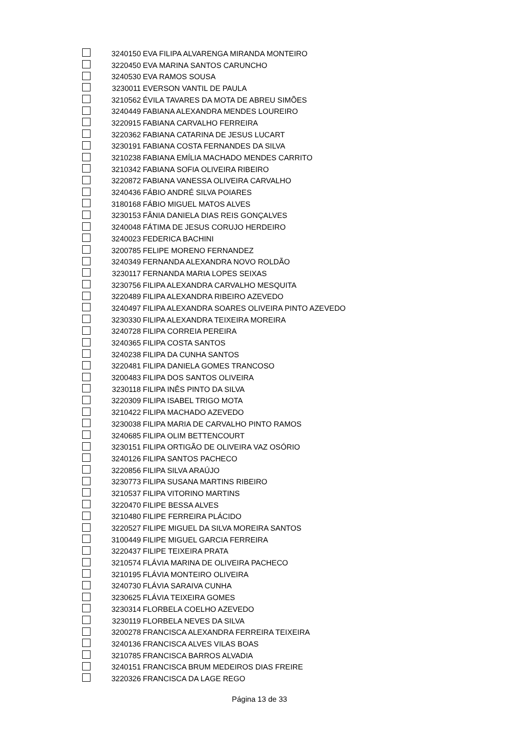| | 3240150 | EVA FILIPA ALVARENGA MIRANDA MONTEIRO |
| | 3220450 | EVA MARINA SANTOS CARUNCHO |
| | 3240530 | EVA RAMOS SOUSA |
| | 3230011 | EVERSON VANTIL DE PAULA |
| | 3210562 | ÉVILA TAVARES DA MOTA DE ABREU SIMÕES |
| | 3240449 | FABIANA ALEXANDRA MENDES LOUREIRO |
| | 3220915 | FABIANA CARVALHO FERREIRA |
| | 3220362 | FABIANA CATARINA DE JESUS LUCART |
| | 3230191 | FABIANA COSTA FERNANDES DA SILVA |
| | 3210238 | FABIANA EMÍLIA MACHADO MENDES CARRITO |
| | 3210342 | FABIANA SOFIA OLIVEIRA RIBEIRO |
| | 3220872 | FABIANA VANESSA OLIVEIRA CARVALHO |
| | 3240436 | FÁBIO ANDRÉ SILVA POIARES |
| | 3180168 | FÁBIO MIGUEL MATOS ALVES |
| | 3230153 | FÂNIA DANIELA DIAS REIS GONÇALVES |
| | 3240048 | FÁTIMA DE JESUS CORUJO HERDEIRO |
| | 3240023 | FEDERICA BACHINI |
| | 3200785 | FELIPE MORENO FERNANDEZ |
| | 3240349 | FERNANDA ALEXANDRA NOVO ROLDÃO |
| | 3230117 | FERNANDA MARIA LOPES SEIXAS |
| | 3230756 | FILIPA ALEXANDRA CARVALHO MESQUITA |
| | 3220489 | FILIPA ALEXANDRA RIBEIRO AZEVEDO |
| | 3240497 | FILIPA ALEXANDRA SOARES OLIVEIRA PINTO AZEVEDO |
| | 3230330 | FILIPA ALEXANDRA TEIXEIRA MOREIRA |
| | 3240728 | FILIPA CORREIA PEREIRA |
| | 3240365 | FILIPA COSTA SANTOS |
| | 3240238 | FILIPA DA CUNHA SANTOS |
| | 3220481 | FILIPA DANIELA GOMES TRANCOSO |
| | 3200483 | FILIPA DOS SANTOS OLIVEIRA |
| | 3230118 | FILIPA INÊS PINTO DA SILVA |
| | 3220309 | FILIPA ISABEL TRIGO MOTA |
| | 3210422 | FILIPA MACHADO AZEVEDO |
| | 3230038 | FILIPA MARIA DE CARVALHO PINTO RAMOS |
| | 3240685 | FILIPA OLIM BETTENCOURT |
| | 3230151 | FILIPA ORTIGÃO DE OLIVEIRA VAZ OSÓRIO |
| | 3240126 | FILIPA SANTOS PACHECO |
| | 3220856 | FILIPA SILVA ARAÚJO |
| | 3230773 | FILIPA SUSANA MARTINS RIBEIRO |
| | 3210537 | FILIPA VITORINO MARTINS |
| | 3220470 | FILIPE BESSA ALVES |
| | 3210480 | FILIPE FERREIRA PLÁCIDO |
| | 3220527 | FILIPE MIGUEL DA SILVA MOREIRA SANTOS |
| | 3100449 | FILIPE MIGUEL GARCIA FERREIRA |
| | 3220437 | FILIPE TEIXEIRA PRATA |
| | 3210574 | FLÁVIA MARINA DE OLIVEIRA PACHECO |
| | 3210195 | FLÁVIA MONTEIRO OLIVEIRA |
| | 3240730 | FLÁVIA SARAIVA CUNHA |
| | 3230625 | FLÁVIA TEIXEIRA GOMES |
| | 3230314 | FLORBELA COELHO AZEVEDO |
| | 3230119 | FLORBELA NEVES DA SILVA |
| | 3200278 | FRANCISCA ALEXANDRA FERREIRA TEIXEIRA |
| | 3240136 | FRANCISCA ALVES VILAS BOAS |
| | 3210785 | FRANCISCA BARROS ALVADIA |
| | 3240151 | FRANCISCA BRUM MEDEIROS DIAS FREIRE |
| | 3220326 | FRANCISCA DA LAGE REGO |
Página 13 de 33